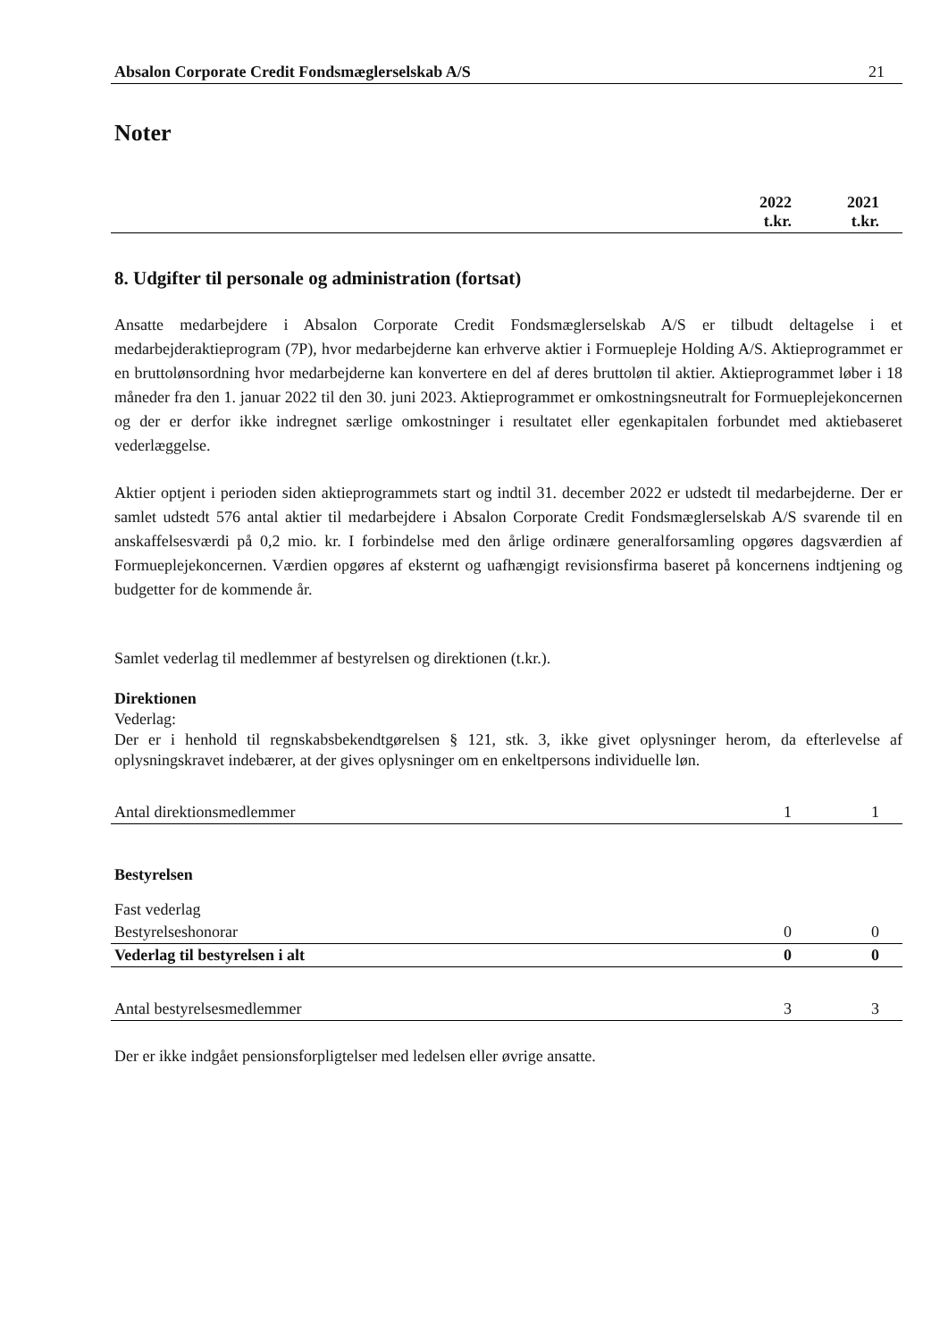Absalon Corporate Credit Fondsmæglerselskab A/S 21
Noter
| | 2022 t.kr. | 2021 t.kr. |
| --- | --- | --- |
8. Udgifter til personale og administration (fortsat)
Ansatte medarbejdere i Absalon Corporate Credit Fondsmæglerselskab A/S er tilbudt deltagelse i et medarbejderaktieprogram (7P), hvor medarbejderne kan erhverve aktier i Formuepleje Holding A/S. Aktieprogrammet er en bruttolønsordning hvor medarbejderne kan konvertere en del af deres bruttoløn til aktier. Aktieprogrammet løber i 18 måneder fra den 1. januar 2022 til den 30. juni 2023. Aktieprogrammet er omkostningsneutralt for Formueplejekoncernen og der er derfor ikke indregnet særlige omkostninger i resultatet eller egenkapitalen forbundet med aktiebaseret vederlæggelse.
Aktier optjent i perioden siden aktieprogrammets start og indtil 31. december 2022 er udstedt til medarbejderne. Der er samlet udstedt 576 antal aktier til medarbejdere i Absalon Corporate Credit Fondsmæglerselskab A/S svarende til en anskaffelsesværdi på 0,2 mio. kr. I forbindelse med den årlige ordinære generalforsamling opgøres dagsværdien af Formueplejekoncernen. Værdien opgøres af eksternt og uafhængigt revisionsfirma baseret på koncernens indtjening og budgetter for de kommende år.
Samlet vederlag til medlemmer af bestyrelsen og direktionen (t.kr.).
Direktionen
Vederlag:
Der er i henhold til regnskabsbekendtgørelsen § 121, stk. 3, ikke givet oplysninger herom, da efterlevelse af oplysningskravet indebærer, at der gives oplysninger om en enkeltpersons individuelle løn.
| Antal direktionsmedlemmer | 1 | 1 |
| Bestyrelsen | | |
| Fast vederlag | | |
| Bestyrelseshonorar | 0 | 0 |
| Vederlag til bestyrelsen i alt | 0 | 0 |
| Antal bestyrelsesmedlemmer | 3 | 3 |
Der er ikke indgået pensionsforpligtelser med ledelsen eller øvrige ansatte.